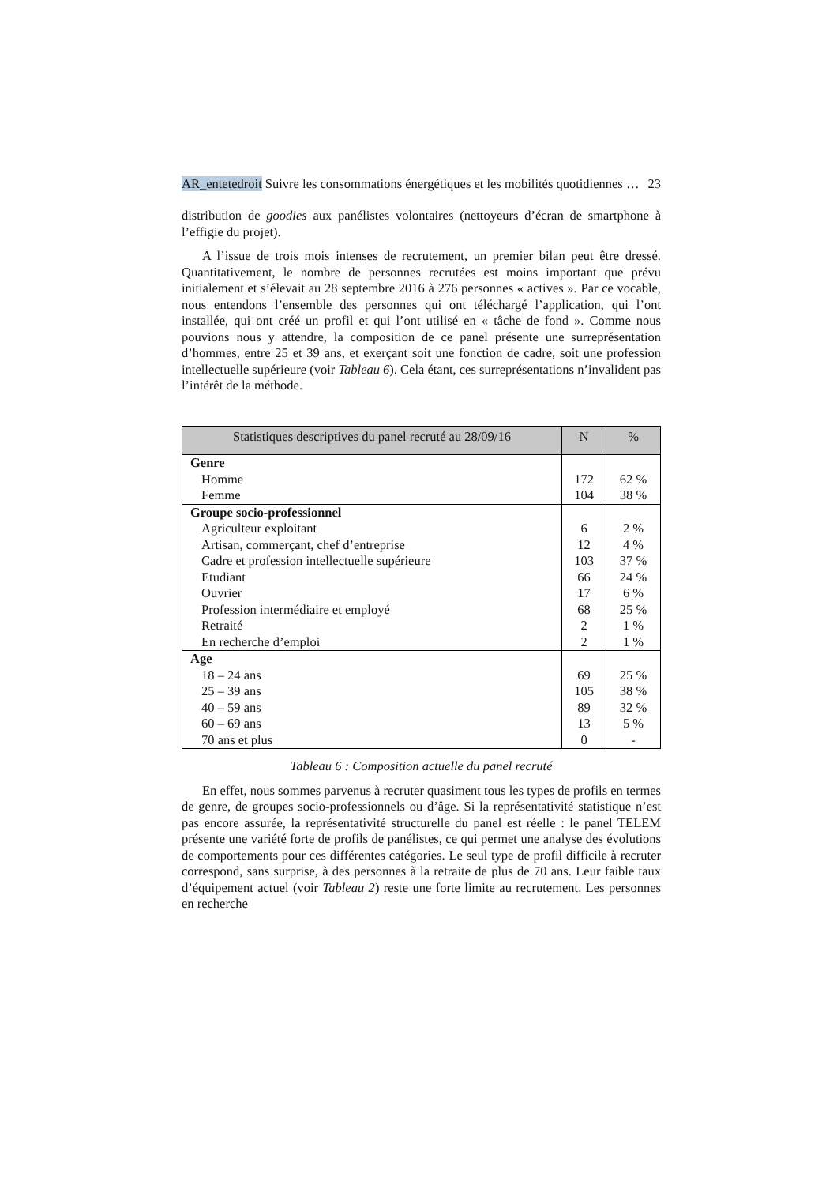AR_entetedroit Suivre les consommations énergétiques et les mobilités quotidiennes … 23
distribution de goodies aux panélistes volontaires (nettoyeurs d’écran de smartphone à l’effigie du projet).
A l’issue de trois mois intenses de recrutement, un premier bilan peut être dressé. Quantitativement, le nombre de personnes recrutées est moins important que prévu initialement et s’élevait au 28 septembre 2016 à 276 personnes « actives ». Par ce vocable, nous entendons l’ensemble des personnes qui ont téléchargé l’application, qui l’ont installée, qui ont créé un profil et qui l’ont utilisé en « tâche de fond ». Comme nous pouvions nous y attendre, la composition de ce panel présente une surreprésentation d’hommes, entre 25 et 39 ans, et exerçant soit une fonction de cadre, soit une profession intellectuelle supérieure (voir Tableau 6). Cela étant, ces surreprésentations n’invalident pas l’intérêt de la méthode.
| Statistiques descriptives du panel recruté au 28/09/16 | N | % |
| --- | --- | --- |
| Genre | | |
| Homme | 172 | 62 % |
| Femme | 104 | 38 % |
| Groupe socio-professionnel | | |
| Agriculteur exploitant | 6 | 2 % |
| Artisan, commerçant, chef d’entreprise | 12 | 4 % |
| Cadre et profession intellectuelle supérieure | 103 | 37 % |
| Etudiant | 66 | 24 % |
| Ouvrier | 17 | 6 % |
| Profession intermédiaire et employé | 68 | 25 % |
| Retraité | 2 | 1 % |
| En recherche d’emploi | 2 | 1 % |
| Age | | |
| 18 – 24 ans | 69 | 25 % |
| 25 – 39 ans | 105 | 38 % |
| 40 – 59 ans | 89 | 32 % |
| 60 – 69 ans | 13 | 5 % |
| 70 ans et plus | 0 | - |
Tableau 6 : Composition actuelle du panel recruté
En effet, nous sommes parvenus à recruter quasiment tous les types de profils en termes de genre, de groupes socio-professionnels ou d’âge. Si la représentativité statistique n’est pas encore assurée, la représentativité structurelle du panel est réelle : le panel TELEM présente une variété forte de profils de panélistes, ce qui permet une analyse des évolutions de comportements pour ces différentes catégories. Le seul type de profil difficile à recruter correspond, sans surprise, à des personnes à la retraite de plus de 70 ans. Leur faible taux d’équipement actuel (voir Tableau 2) reste une forte limite au recrutement. Les personnes en recherche